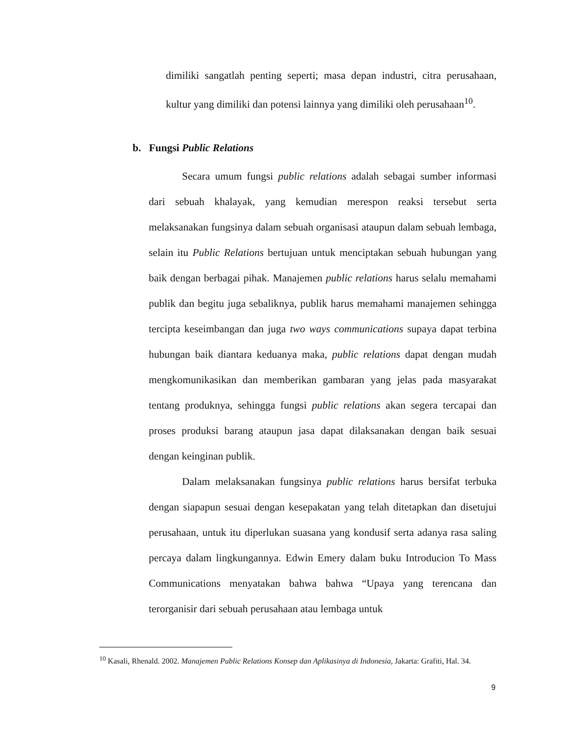dimiliki sangatlah penting seperti; masa depan industri, citra perusahaan, kultur yang dimiliki dan potensi lainnya yang dimiliki oleh perusahaan<sup>10</sup>.
b. Fungsi Public Relations
Secara umum fungsi public relations adalah sebagai sumber informasi dari sebuah khalayak, yang kemudian merespon reaksi tersebut serta melaksanakan fungsinya dalam sebuah organisasi ataupun dalam sebuah lembaga, selain itu Public Relations bertujuan untuk menciptakan sebuah hubungan yang baik dengan berbagai pihak. Manajemen public relations harus selalu memahami publik dan begitu juga sebaliknya, publik harus memahami manajemen sehingga tercipta keseimbangan dan juga two ways communications supaya dapat terbina hubungan baik diantara keduanya maka, public relations dapat dengan mudah mengkomunikasikan dan memberikan gambaran yang jelas pada masyarakat tentang produknya, sehingga fungsi public relations akan segera tercapai dan proses produksi barang ataupun jasa dapat dilaksanakan dengan baik sesuai dengan keinginan publik.
Dalam melaksanakan fungsinya public relations harus bersifat terbuka dengan siapapun sesuai dengan kesepakatan yang telah ditetapkan dan disetujui perusahaan, untuk itu diperlukan suasana yang kondusif serta adanya rasa saling percaya dalam lingkungannya. Edwin Emery dalam buku Introducion To Mass Communications menyatakan bahwa bahwa “Upaya yang terencana dan terorganisir dari sebuah perusahaan atau lembaga untuk
<sup>10</sup> Kasali, Rhenald. 2002. Manajemen Public Relations Konsep dan Aplikasinya di Indonesia, Jakarta: Grafiti, Hal. 34.
9